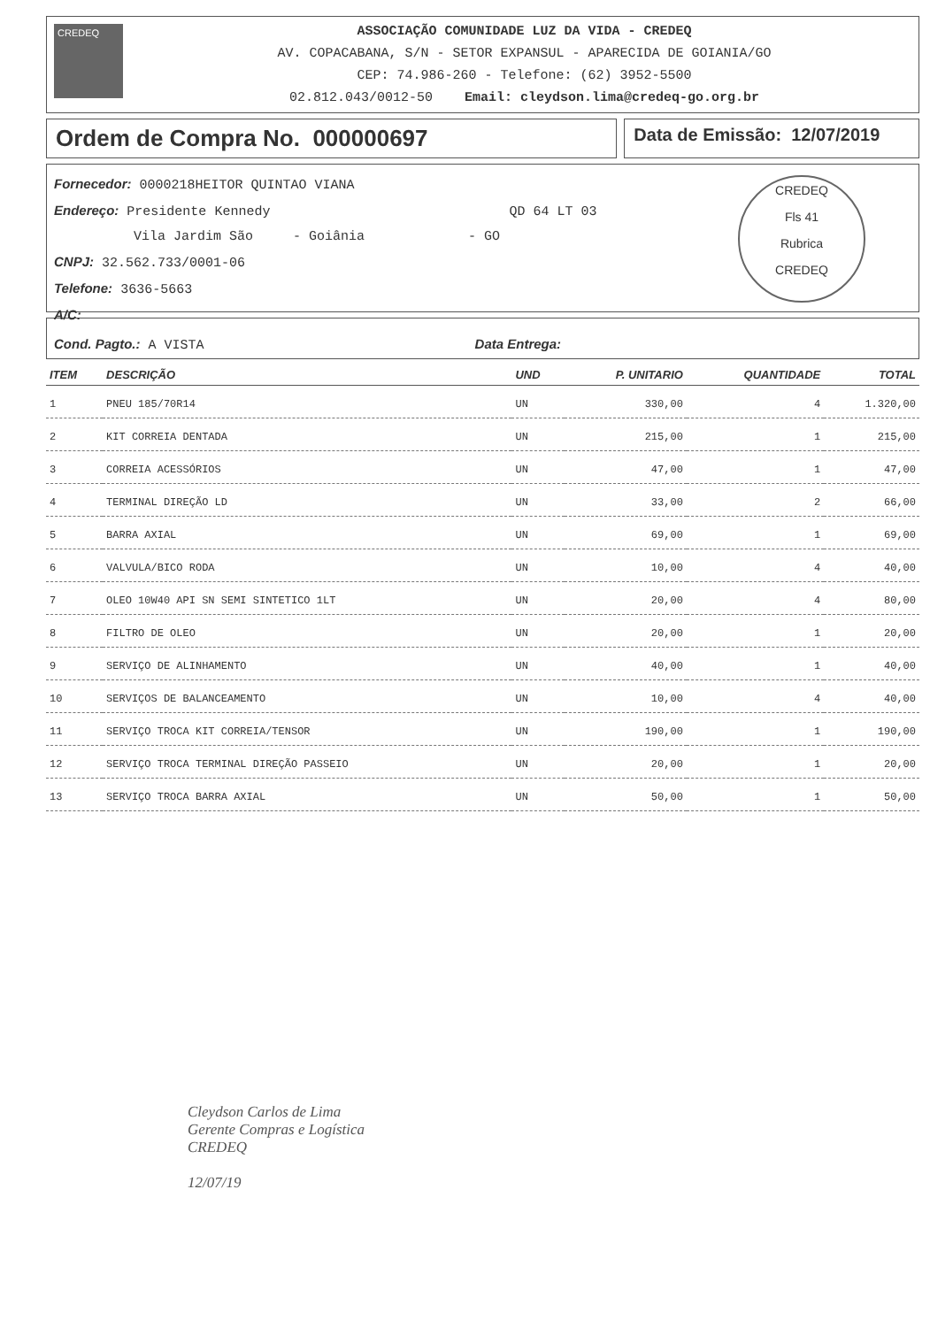CREDEQ
ASSOCIAÇÃO COMUNIDADE LUZ DA VIDA - CREDEQ
AV. COPACABANA, S/N - SETOR EXPANSUL - APARECIDA DE GOIANIA/GO
CEP: 74.986-260 - Telefone: (62) 3952-5500
02.812.043/0012-50 Email: cleydson.lima@credeq-go.org.br
Ordem de Compra No. 000000697
Data de Emissão: 12/07/2019
Fornecedor: 0000218HEITOR QUINTAO VIANA
Endereço: Presidente Kennedy QD 64 LT 03
Vila Jardim São - Goiânia - GO
CNPJ: 32.562.733/0001-06
Telefone: 3636-5663
A/C:
CREDEQ
Fls 41
Rubrica
CREDEQ
Cond. Pagto.: A VISTA Data Entrega:
| ITEM | DESCRIÇÃO | UND | P. UNITARIO | QUANTIDADE | TOTAL |
| --- | --- | --- | --- | --- | --- |
| 1 | PNEU 185/70R14 | UN | 330,00 | 4 | 1.320,00 |
| 2 | KIT CORREIA DENTADA | UN | 215,00 | 1 | 215,00 |
| 3 | CORREIA ACESSÓRIOS | UN | 47,00 | 1 | 47,00 |
| 4 | TERMINAL DIREÇÃO LD | UN | 33,00 | 2 | 66,00 |
| 5 | BARRA AXIAL | UN | 69,00 | 1 | 69,00 |
| 6 | VALVULA/BICO RODA | UN | 10,00 | 4 | 40,00 |
| 7 | OLEO 10W40 API SN SEMI SINTETICO 1LT | UN | 20,00 | 4 | 80,00 |
| 8 | FILTRO DE OLEO | UN | 20,00 | 1 | 20,00 |
| 9 | SERVIÇO DE ALINHAMENTO | UN | 40,00 | 1 | 40,00 |
| 10 | SERVIÇOS DE BALANCEAMENTO | UN | 10,00 | 4 | 40,00 |
| 11 | SERVIÇO TROCA KIT CORREIA/TENSOR | UN | 190,00 | 1 | 190,00 |
| 12 | SERVIÇO TROCA TERMINAL DIREÇÃO PASSEIO | UN | 20,00 | 1 | 20,00 |
| 13 | SERVIÇO TROCA BARRA AXIAL | UN | 50,00 | 1 | 50,00 |
Cleydson Carlos de Lima
Gerente Compras e Logística
CREDEQ
12/07/19